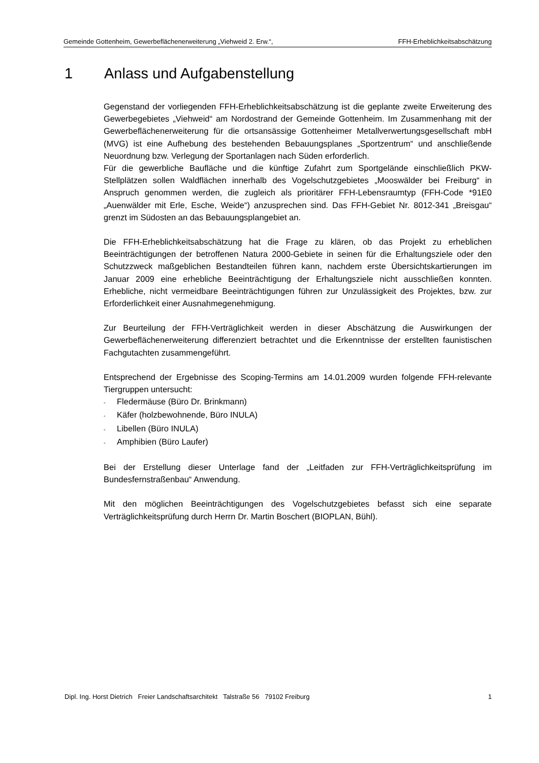Gemeinde Gottenheim, Gewerbeflächenerweiterung „Viehweid 2. Erw.“, FFH-Erheblichkeitsabschätzung
1 Anlass und Aufgabenstellung
Gegenstand der vorliegenden FFH-Erheblichkeitsabschätzung ist die geplante zweite Erweiterung des Gewerbegebietes „Viehweid“ am Nordostrand der Gemeinde Gottenheim. Im Zusammenhang mit der Gewerbeflächenerweiterung für die ortsansässige Gottenheimer Metallverwertungsgesellschaft mbH (MVG) ist eine Aufhebung des bestehenden Bebauungsplanes „Sportzentrum“ und anschließende Neuordnung bzw. Verlegung der Sportanlagen nach Süden erforderlich.
Für die gewerbliche Baufläche und die künftige Zufahrt zum Sportgelände einschließlich PKW-Stellplätzen sollen Waldflächen innerhalb des Vogelschutzgebietes „Mooswälder bei Freiburg“ in Anspruch genommen werden, die zugleich als prioritärer FFH-Lebensraumtyp (FFH-Code *91E0 „Auenwälder mit Erle, Esche, Weide“) anzusprechen sind. Das FFH-Gebiet Nr. 8012-341 „Breisgau“ grenzt im Südosten an das Bebauungsplangebiet an.
Die FFH-Erheblichkeitsabschätzung hat die Frage zu klären, ob das Projekt zu erheblichen Beeinträchtigungen der betroffenen Natura 2000-Gebiete in seinen für die Erhaltungsziele oder den Schutzzweck maßgeblichen Bestandteilen führen kann, nachdem erste Übersichtskartierungen im Januar 2009 eine erhebliche Beeinträchtigung der Erhaltungsziele nicht ausschließen konnten. Erhebliche, nicht vermeidbare Beeinträchtigungen führen zur Unzulässigkeit des Projektes, bzw. zur Erforderlichkeit einer Ausnahmegenehmigung.
Zur Beurteilung der FFH-Verträglichkeit werden in dieser Abschätzung die Auswirkungen der Gewerbeflächenerweiterung differenziert betrachtet und die Erkenntnisse der erstellten faunistischen Fachgutachten zusammengeführt.
Entsprechend der Ergebnisse des Scoping-Termins am 14.01.2009 wurden folgende FFH-relevante Tiergruppen untersucht:
- Fledermäuse (Büro Dr. Brinkmann)
- Käfer (holzbewohnende, Büro INULA)
- Libellen (Büro INULA)
- Amphibien (Büro Laufer)
Bei der Erstellung dieser Unterlage fand der „Leitfaden zur FFH-Verträglichkeitsprüfung im Bundesfernstraßenbau“ Anwendung.
Mit den möglichen Beeinträchtigungen des Vogelschutzgebietes befasst sich eine separate Verträglichkeitsprüfung durch Herrn Dr. Martin Boschert (BIOPLAN, Bühl).
Dipl. Ing. Horst Dietrich Freier Landschaftsarchitekt Talstraße 56 79102 Freiburg 1